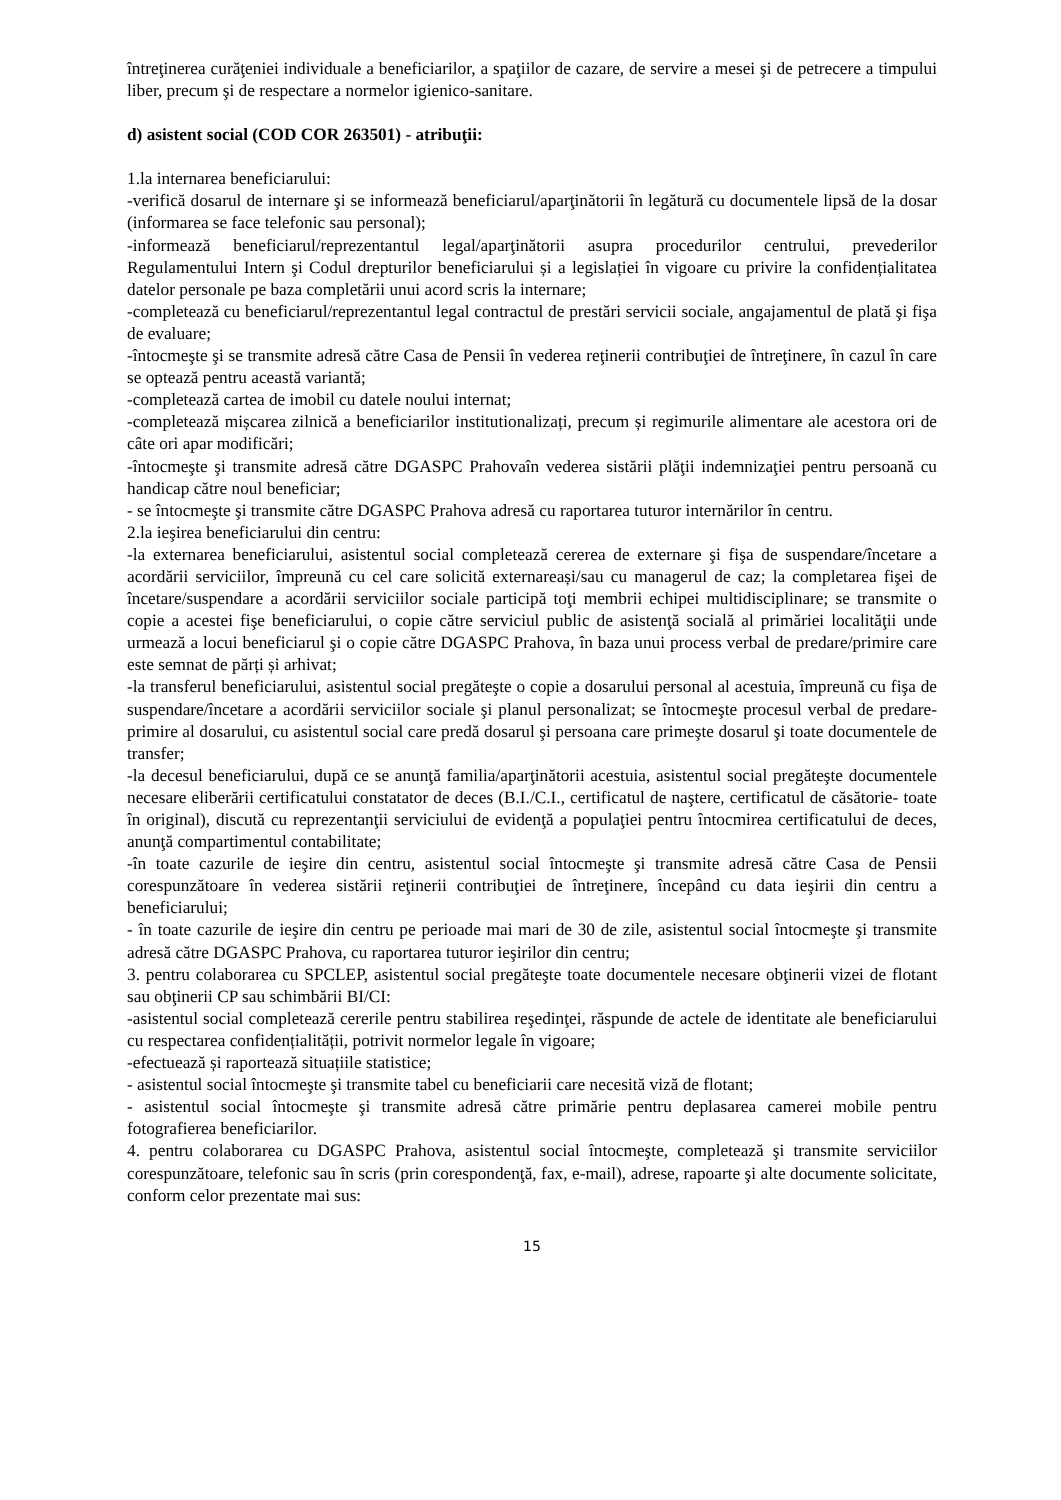întreţinerea curăţeniei individuale a beneficiarilor, a spaţiilor de cazare, de servire a mesei şi de petrecere a timpului liber, precum şi de respectare a normelor igienico-sanitare.
d) asistent social (COD COR 263501) - atribuţii:
1.la internarea beneficiarului:
-verifică dosarul de internare şi se informează beneficiarul/aparţinătorii în legătură cu documentele lipsă de la dosar (informarea se face telefonic sau personal);
-informează beneficiarul/reprezentantul legal/aparţinătorii asupra procedurilor centrului, prevederilor Regulamentului Intern şi Codul drepturilor beneficiarului și a legislației în vigoare cu privire la confidențialitatea datelor personale pe baza completării unui acord scris la internare;
-completează cu beneficiarul/reprezentantul legal contractul de prestări servicii sociale, angajamentul de plată şi fişa de evaluare;
-întocmeşte şi se transmite adresă către Casa de Pensii în vederea reţinerii contribuţiei de întreţinere, în cazul în care se optează pentru această variantă;
-completează cartea de imobil cu datele noului internat;
-completează mișcarea zilnică a beneficiarilor institutionalizați, precum și regimurile alimentare ale acestora ori de câte ori apar modificări;
-întocmeşte şi transmite adresă către DGASPC Prahovaîn vederea sistării plăţii indemnizaţiei pentru persoană cu handicap către noul beneficiar;
- se întocmeşte şi transmite către DGASPC Prahova adresă cu raportarea tuturor internărilor în centru.
2.la ieşirea beneficiarului din centru:
-la externarea beneficiarului, asistentul social completează cererea de externare şi fişa de suspendare/încetare a acordării serviciilor, împreună cu cel care solicită externareași/sau cu managerul de caz; la completarea fişei de încetare/suspendare a acordării serviciilor sociale participă toţi membrii echipei multidisciplinare; se transmite o copie a acestei fişe beneficiarului, o copie către serviciul public de asistenţă socială al primăriei localităţii unde urmează a locui beneficiarul şi o copie către DGASPC Prahova, în baza unui process verbal de predare/primire care este semnat de părți și arhivat;
-la transferul beneficiarului, asistentul social pregăteşte o copie a dosarului personal al acestuia, împreună cu fişa de suspendare/încetare a acordării serviciilor sociale şi planul personalizat; se întocmeşte procesul verbal de predare-primire al dosarului, cu asistentul social care predă dosarul şi persoana care primeşte dosarul şi toate documentele de transfer;
-la decesul beneficiarului, după ce se anunţă familia/aparţinătorii acestuia, asistentul social pregăteşte documentele necesare eliberării certificatului constatator de deces (B.I./C.I., certificatul de naştere, certificatul de căsătorie- toate în original), discută cu reprezentanţii serviciului de evidenţă a populaţiei pentru întocmirea certificatului de deces, anunţă compartimentul contabilitate;
-în toate cazurile de ieşire din centru, asistentul social întocmeşte şi transmite adresă către Casa de Pensii corespunzătoare în vederea sistării reţinerii contribuţiei de întreţinere, începând cu data ieşirii din centru a beneficiarului;
- în toate cazurile de ieşire din centru pe perioade mai mari de 30 de zile, asistentul social întocmeşte şi transmite adresă către DGASPC Prahova, cu raportarea tuturor ieşirilor din centru;
3. pentru colaborarea cu SPCLEP, asistentul social pregăteşte toate documentele necesare obţinerii vizei de flotant sau obţinerii CP sau schimbării BI/CI:
-asistentul social completează cererile pentru stabilirea reşedinţei, răspunde de actele de identitate ale beneficiarului cu respectarea confidențialității, potrivit normelor legale în vigoare;
-efectuează și raportează situațiile statistice;
- asistentul social întocmeşte şi transmite tabel cu beneficiarii care necesită viză de flotant;
- asistentul social întocmeşte şi transmite adresă către primărie pentru deplasarea camerei mobile pentru fotografierea beneficiarilor.
4. pentru colaborarea cu DGASPC Prahova, asistentul social întocmeşte, completează şi transmite serviciilor corespunzătoare, telefonic sau în scris (prin corespondenţă, fax, e-mail), adrese, rapoarte şi alte documente solicitate, conform celor prezentate mai sus:
15